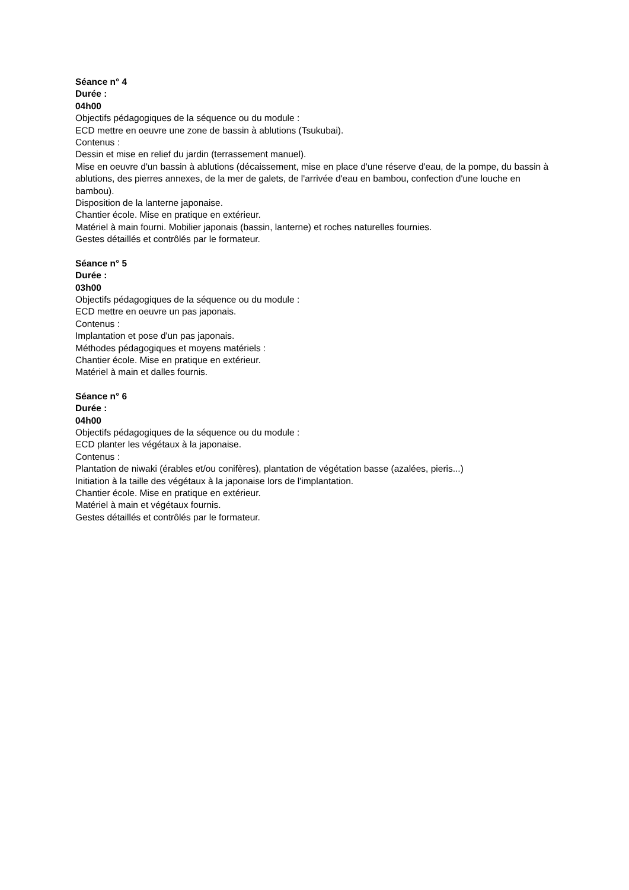Séance n° 4
Durée :
04h00
Objectifs pédagogiques de la séquence ou du module :
ECD mettre en oeuvre une zone de bassin à ablutions (Tsukubai).
Contenus :
Dessin et mise en relief du jardin (terrassement manuel).
Mise en oeuvre d'un bassin à ablutions (décaissement, mise en place d'une réserve d'eau, de la pompe, du bassin à ablutions, des pierres annexes, de la mer de galets, de l'arrivée d'eau en bambou, confection d'une louche en bambou).
Disposition de la lanterne japonaise.
Chantier école. Mise en pratique en extérieur.
Matériel à main fourni. Mobilier japonais (bassin, lanterne) et roches naturelles fournies.
Gestes détaillés et contrôlés par le formateur.
Séance n° 5
Durée :
03h00
Objectifs pédagogiques de la séquence ou du module :
ECD mettre en oeuvre un pas japonais.
Contenus :
Implantation et pose d'un pas japonais.
Méthodes pédagogiques et moyens matériels :
Chantier école. Mise en pratique en extérieur.
Matériel à main et dalles fournis.
Séance n° 6
Durée :
04h00
Objectifs pédagogiques de la séquence ou du module :
ECD planter les végétaux à la japonaise.
Contenus :
Plantation de niwaki (érables et/ou conifères), plantation de végétation basse (azalées, pieris...)
Initiation à la taille des végétaux à la japonaise lors de l'implantation.
Chantier école. Mise en pratique en extérieur.
Matériel à main et végétaux fournis.
Gestes détaillés et contrôlés par le formateur.